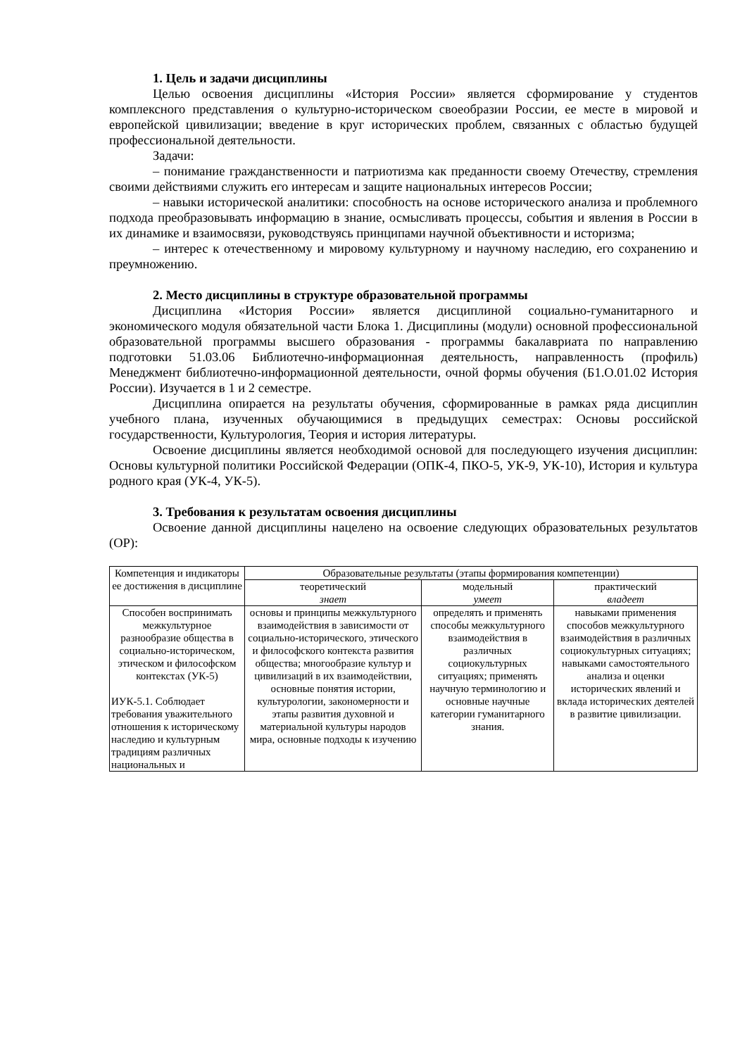1. Цель и задачи дисциплины
Целью освоения дисциплины «История России» является сформирование у студентов комплексного представления о культурно-историческом своеобразии России, ее месте в мировой и европейской цивилизации; введение в круг исторических проблем, связанных с областью будущей профессиональной деятельности.
Задачи:
– понимание гражданственности и патриотизма как преданности своему Отечеству, стремления своими действиями служить его интересам и защите национальных интересов России;
– навыки исторической аналитики: способность на основе исторического анализа и проблемного подхода преобразовывать информацию в знание, осмысливать процессы, события и явления в России в их динамике и взаимосвязи, руководствуясь принципами научной объективности и историзма;
– интерес к отечественному и мировому культурному и научному наследию, его сохранению и преумножению.
2. Место дисциплины в структуре образовательной программы
Дисциплина «История России» является дисциплиной социально-гуманитарного и экономического модуля обязательной части Блока 1. Дисциплины (модули) основной профессиональной образовательной программы высшего образования - программы бакалавриата по направлению подготовки 51.03.06 Библиотечно-информационная деятельность, направленность (профиль) Менеджмент библиотечно-информационной деятельности, очной формы обучения (Б1.О.01.02 История России). Изучается в 1 и 2 семестре.
Дисциплина опирается на результаты обучения, сформированные в рамках ряда дисциплин учебного плана, изученных обучающимися в предыдущих семестрах: Основы российской государственности, Культурология, Теория и история литературы.
Освоение дисциплины является необходимой основой для последующего изучения дисциплин: Основы культурной политики Российской Федерации (ОПК-4, ПКО-5, УК-9, УК-10), История и культура родного края (УК-4, УК-5).
3. Требования к результатам освоения дисциплины
Освоение данной дисциплины нацелено на освоение следующих образовательных результатов (ОР):
| Компетенция и индикаторы ее достижения в дисциплине | Образовательные результаты (этапы формирования компетенции) | | |
| --- | --- | --- | --- |
| | теоретический знает | модельный умеет | практический владеет |
| Способен воспринимать межкультурное разнообразие общества в социально-историческом, этическом и философском контекстах (УК-5) ИУК-5.1. Соблюдает требования уважительного отношения к историческому наследию и культурным традициям различных национальных и | основы и принципы межкультурного взаимодействия в зависимости от социально-исторического, этического и философского контекста развития общества; многообразие культур и цивилизаций в их взаимодействии, основные понятия истории, культурологии, закономерности и этапы развития духовной и материальной культуры народов мира, основные подходы к изучению | определять и применять способы межкультурного взаимодействия в различных социокультурных ситуациях; применять научную терминологию и основные научные категории гуманитарного знания. | навыками применения способов межкультурного взаимодействия в различных социокультурных ситуациях; навыками самостоятельного анализа и оценки исторических явлений и вклада исторических деятелей в развитие цивилизации. |